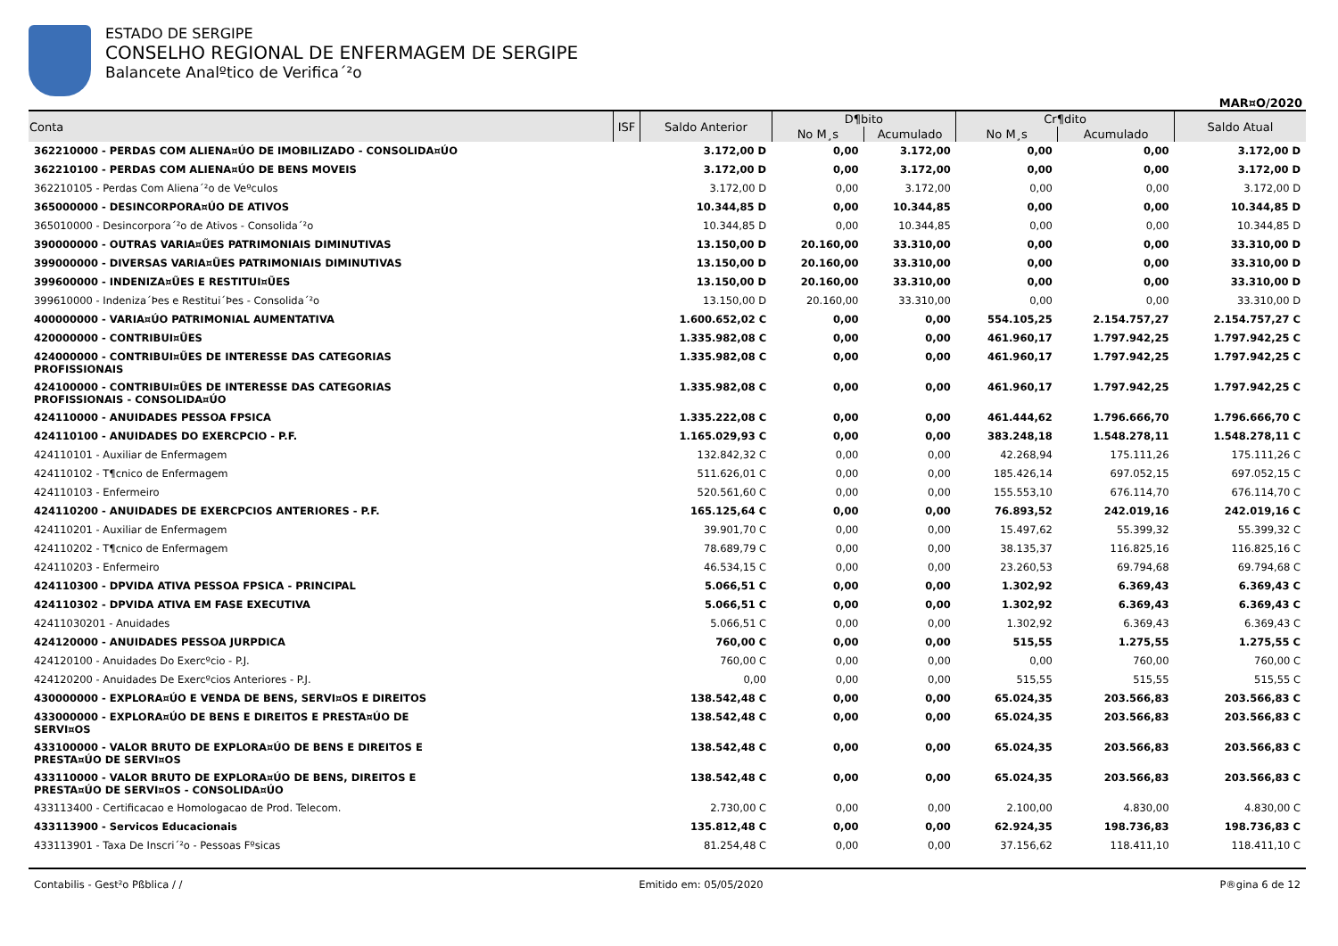ESTADO DE SERGIPE
CONSELHO REGIONAL DE ENFERMAGEM DE SERGIPE
Balancete Analºtico de Verifica´²o
MAR¤O/2020
| Conta | ISF | Saldo Anterior | D¶bito | | Cr¶dito | | Saldo Atual |
| --- | --- | --- | --- | --- | --- | --- | --- |
| | | | No M¸s | Acumulado | No M¸s | Acumulado | |
| 362210000 - PERDAS COM ALIENA¤ÚO DE IMOBILIZADO - CONSOLIDA¤ÚO | | 3.172,00 D | 0,00 | 3.172,00 | 0,00 | 0,00 | 3.172,00 D |
| 362210100 - PERDAS COM ALIENA¤ÚO DE BENS MOVEIS | | 3.172,00 D | 0,00 | 3.172,00 | 0,00 | 0,00 | 3.172,00 D |
| 362210105 - Perdas Com Aliena´²o de Veºculos | | 3.172,00 D | 0,00 | 3.172,00 | 0,00 | 0,00 | 3.172,00 D |
| 365000000 - DESINCORPORA¤ÚO DE ATIVOS | | 10.344,85 D | 0,00 | 10.344,85 | 0,00 | 0,00 | 10.344,85 D |
| 365010000 - Desincorpora´²o de Ativos - Consolida´²o | | 10.344,85 D | 0,00 | 10.344,85 | 0,00 | 0,00 | 10.344,85 D |
| 390000000 - OUTRAS VARIA¤ŨES PATRIMONIAIS DIMINUTIVAS | | 13.150,00 D | 20.160,00 | 33.310,00 | 0,00 | 0,00 | 33.310,00 D |
| 399000000 - DIVERSAS VARIA¤ŨES PATRIMONIAIS DIMINUTIVAS | | 13.150,00 D | 20.160,00 | 33.310,00 | 0,00 | 0,00 | 33.310,00 D |
| 399600000 - INDENIZA¤ŨES E RESTITUI¤ŨES | | 13.150,00 D | 20.160,00 | 33.310,00 | 0,00 | 0,00 | 33.310,00 D |
| 399610000 - Indeniza´Þes e Restitui´Þes - Consolida´²o | | 13.150,00 D | 20.160,00 | 33.310,00 | 0,00 | 0,00 | 33.310,00 D |
| 400000000 - VARIA¤ÚO PATRIMONIAL AUMENTATIVA | | 1.600.652,02 C | 0,00 | 0,00 | 554.105,25 | 2.154.757,27 | 2.154.757,27 C |
| 420000000 - CONTRIBUI¤ŨES | | 1.335.982,08 C | 0,00 | 0,00 | 461.960,17 | 1.797.942,25 | 1.797.942,25 C |
| 424000000 - CONTRIBUI¤ŨES DE INTERESSE DAS CATEGORIAS PROFISSIONAIS | | 1.335.982,08 C | 0,00 | 0,00 | 461.960,17 | 1.797.942,25 | 1.797.942,25 C |
| 424100000 - CONTRIBUI¤ŨES DE INTERESSE DAS CATEGORIAS PROFISSIONAIS - CONSOLIDA¤ÚO | | 1.335.982,08 C | 0,00 | 0,00 | 461.960,17 | 1.797.942,25 | 1.797.942,25 C |
| 424110000 - ANUIDADES PESSOA FPSICA | | 1.335.222,08 C | 0,00 | 0,00 | 461.444,62 | 1.796.666,70 | 1.796.666,70 C |
| 424110100 - ANUIDADES DO EXERCPCIO - P.F. | | 1.165.029,93 C | 0,00 | 0,00 | 383.248,18 | 1.548.278,11 | 1.548.278,11 C |
| 424110101 - Auxiliar de Enfermagem | | 132.842,32 C | 0,00 | 0,00 | 42.268,94 | 175.111,26 | 175.111,26 C |
| 424110102 - T¶cnico de Enfermagem | | 511.626,01 C | 0,00 | 0,00 | 185.426,14 | 697.052,15 | 697.052,15 C |
| 424110103 - Enfermeiro | | 520.561,60 C | 0,00 | 0,00 | 155.553,10 | 676.114,70 | 676.114,70 C |
| 424110200 - ANUIDADES DE EXERCPCIOS ANTERIORES - P.F. | | 165.125,64 C | 0,00 | 0,00 | 76.893,52 | 242.019,16 | 242.019,16 C |
| 424110201 - Auxiliar de Enfermagem | | 39.901,70 C | 0,00 | 0,00 | 15.497,62 | 55.399,32 | 55.399,32 C |
| 424110202 - T¶cnico de Enfermagem | | 78.689,79 C | 0,00 | 0,00 | 38.135,37 | 116.825,16 | 116.825,16 C |
| 424110203 - Enfermeiro | | 46.534,15 C | 0,00 | 0,00 | 23.260,53 | 69.794,68 | 69.794,68 C |
| 424110300 - DPVIDA ATIVA PESSOA FPSICA - PRINCIPAL | | 5.066,51 C | 0,00 | 0,00 | 1.302,92 | 6.369,43 | 6.369,43 C |
| 424110302 - DPVIDA ATIVA EM FASE EXECUTIVA | | 5.066,51 C | 0,00 | 0,00 | 1.302,92 | 6.369,43 | 6.369,43 C |
| 42411030201 - Anuidades | | 5.066,51 C | 0,00 | 0,00 | 1.302,92 | 6.369,43 | 6.369,43 C |
| 424120000 - ANUIDADES PESSOA JURPDICA | | 760,00 C | 0,00 | 0,00 | 515,55 | 1.275,55 | 1.275,55 C |
| 424120100 - Anuidades Do Exercºcio - P.J. | | 760,00 C | 0,00 | 0,00 | 0,00 | 760,00 | 760,00 C |
| 424120200 - Anuidades De Exercºcios Anteriores - P.J. | | 0,00 | 0,00 | 0,00 | 515,55 | 515,55 | 515,55 C |
| 430000000 - EXPLORA¤ÚO E VENDA DE BENS, SERVI¤OS E DIREITOS | | 138.542,48 C | 0,00 | 0,00 | 65.024,35 | 203.566,83 | 203.566,83 C |
| 433000000 - EXPLORA¤ÚO DE BENS E DIREITOS E PRESTA¤ÚO DE SERVI¤OS | | 138.542,48 C | 0,00 | 0,00 | 65.024,35 | 203.566,83 | 203.566,83 C |
| 433100000 - VALOR BRUTO DE EXPLORA¤ÚO DE BENS E DIREITOS E PRESTA¤ÚO DE SERVI¤OS | | 138.542,48 C | 0,00 | 0,00 | 65.024,35 | 203.566,83 | 203.566,83 C |
| 433110000 - VALOR BRUTO DE EXPLORA¤ÚO DE BENS, DIREITOS E PRESTA¤ÚO DE SERVI¤OS - CONSOLIDA¤ÚO | | 138.542,48 C | 0,00 | 0,00 | 65.024,35 | 203.566,83 | 203.566,83 C |
| 433113400 - Certificacao e Homologacao de Prod. Telecom. | | 2.730,00 C | 0,00 | 0,00 | 2.100,00 | 4.830,00 | 4.830,00 C |
| 433113900 - Servicos Educacionais | | 135.812,48 C | 0,00 | 0,00 | 62.924,35 | 198.736,83 | 198.736,83 C |
| 433113901 - Taxa De Inscri´²o - Pessoas Fºsicas | | 81.254,48 C | 0,00 | 0,00 | 37.156,62 | 118.411,10 | 118.411,10 C |
Contabilis - Gest²o Pßblica / / Emitido em: 05/05/2020 P®gina 6 de 12